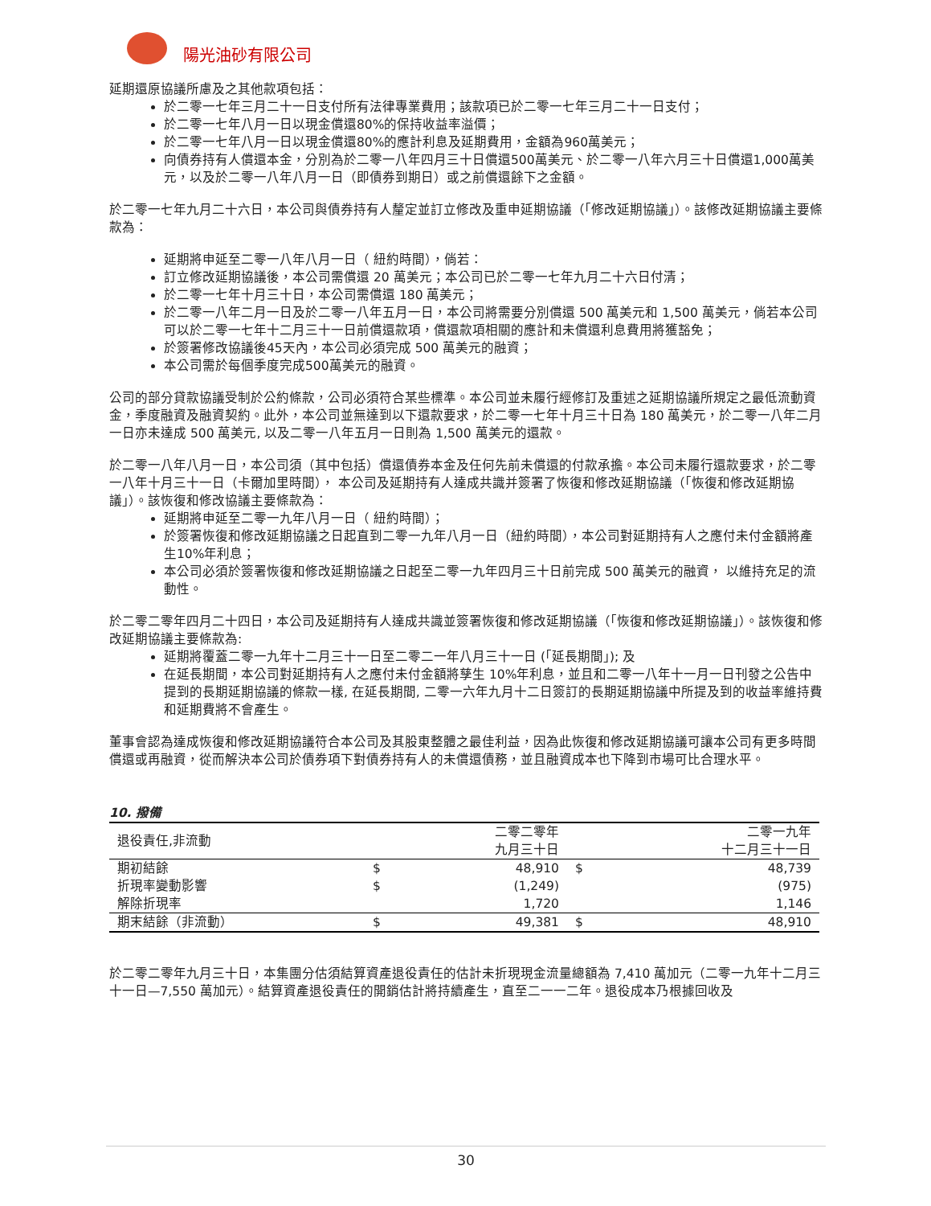陽光油砂有限公司
延期還原協議所慮及之其他款項包括：
於二零一七年三月二十一日支付所有法律專業費用；該款項已於二零一七年三月二十一日支付；
於二零一七年八月一日以現金償還80%的保持收益率溢價；
於二零一七年八月一日以現金償還80%的應計利息及延期費用，金額為960萬美元；
向債券持有人償還本金，分別為於二零一八年四月三十日償還500萬美元、於二零一八年六月三十日償還1,000萬美元，以及於二零一八年八月一日（即債券到期日）或之前償還餘下之金額。
於二零一七年九月二十六日，本公司與債券持有人釐定並訂立修改及重申延期協議（「修改延期協議」）。該修改延期協議主要條款為：
延期將申延至二零一八年八月一日（ 紐約時間），倘若：
訂立修改延期協議後，本公司需償還 20 萬美元；本公司已於二零一七年九月二十六日付清；
於二零一七年十月三十日，本公司需償還 180 萬美元；
於二零一八年二月一日及於二零一八年五月一日，本公司將需要分別償還 500 萬美元和 1,500 萬美元，倘若本公司可以於二零一七年十二月三十一日前償還款項，償還款項相關的應計和未償還利息費用將獲豁免；
於簽署修改協議後45天內，本公司必須完成 500 萬美元的融資；
本公司需於每個季度完成500萬美元的融資。
公司的部分貸款協議受制於公約條款，公司必須符合某些標準。本公司並未履行經修訂及重述之延期協議所規定之最低流動資金，季度融資及融資契約。此外，本公司並無達到以下還款要求，於二零一七年十月三十日為 180 萬美元，於二零一八年二月一日亦未達成 500 萬美元, 以及二零一八年五月一日則為 1,500 萬美元的還款。
於二零一八年八月一日，本公司須（其中包括）償還債券本金及任何先前未償還的付款承擔。本公司未履行還款要求，於二零一八年十月三十一日（卡爾加里時間）， 本公司及延期持有人達成共識并簽署了恢復和修改延期協議（「恢復和修改延期協議」）。該恢復和修改協議主要條款為：
延期將申延至二零一九年八月一日（ 紐約時間）；
於簽署恢復和修改延期協議之日起直到二零一九年八月一日（紐約時間），本公司對延期持有人之應付未付金額將產生10%年利息；
本公司必須於簽署恢復和修改延期協議之日起至二零一九年四月三十日前完成 500 萬美元的融資， 以維持充足的流動性。
於二零二零年四月二十四日，本公司及延期持有人達成共識並簽署恢復和修改延期協議（「恢復和修改延期協議」）。該恢復和修改延期協議主要條款為:
延期將覆蓋二零一九年十二月三十一日至二零二一年八月三十一日 (「延長期間」); 及
在延長期間，本公司對延期持有人之應付未付金額將孳生 10%年利息，並且和二零一八年十一月一日刊發之公告中提到的長期延期協議的條款一樣, 在延長期間, 二零一六年九月十二日簽訂的長期延期協議中所提及到的收益率維持費和延期費將不會產生。
董事會認為達成恢復和修改延期協議符合本公司及其股東整體之最佳利益，因為此恢復和修改延期協議可讓本公司有更多時間償還或再融資，從而解決本公司於債券項下對債券持有人的未償還債務，並且融資成本也下降到市場可比合理水平。
10. 撥備
| 退役責任,非流動 | | 二零二零年 九月三十日 | | 二零一九年 十二月三十一日 |
| 期初結餘 | $ | 48,910 | $ | 48,739 |
| 折現率變動影響 | $ | (1,249) | | (975) |
| 解除折現率 | | 1,720 | | 1,146 |
| 期末結餘（非流動） | $ | 49,381 | $ | 48,910 |
於二零二零年九月三十日，本集團分估須結算資產退役責任的估計未折現現金流量總額為 7,410 萬加元（二零一九年十二月三十一日—7,550 萬加元）。結算資產退役責任的開銷估計將持續產生，直至二一一二年。退役成本乃根據回收及
30